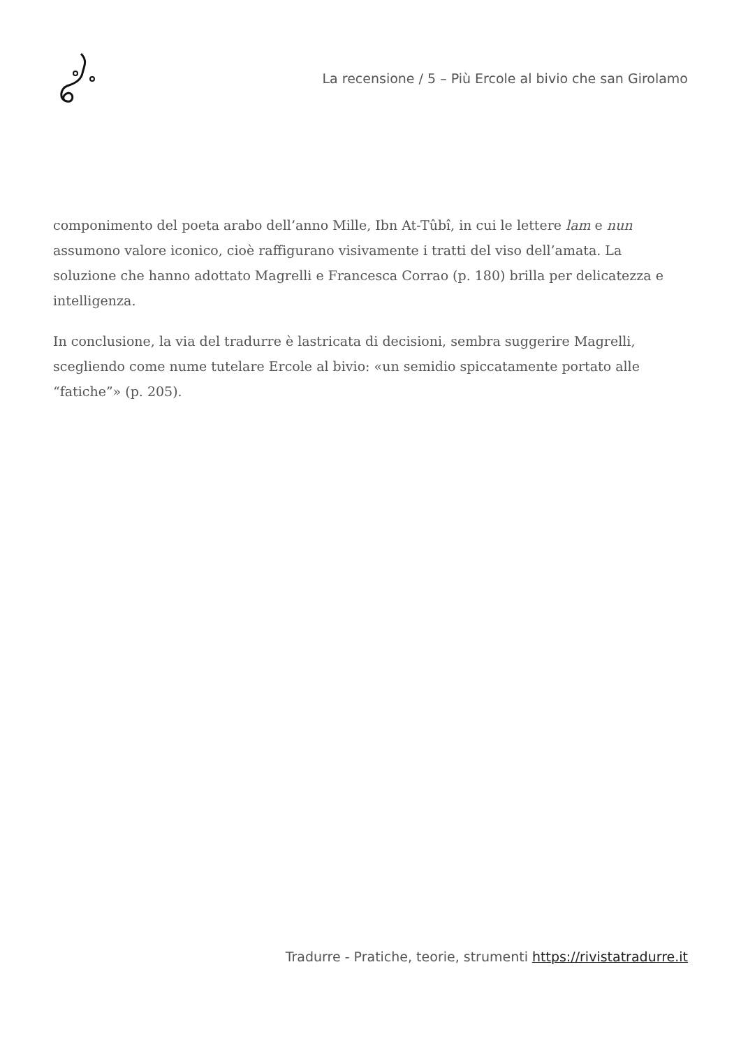La recensione / 5 – Più Ercole al bivio che san Girolamo
componimento del poeta arabo dell’anno Mille, Ibn At-Tûbî, in cui le lettere lam e nun assumono valore iconico, cioè raffigurano visivamente i tratti del viso dell’amata. La soluzione che hanno adottato Magrelli e Francesca Corrao (p. 180) brilla per delicatezza e intelligenza.
In conclusione, la via del tradurre è lastricata di decisioni, sembra suggerire Magrelli, scegliendo come nume tutelare Ercole al bivio: «un semidio spiccatamente portato alle “fatiche”» (p. 205).
Tradurre - Pratiche, teorie, strumenti https://rivistatradurre.it